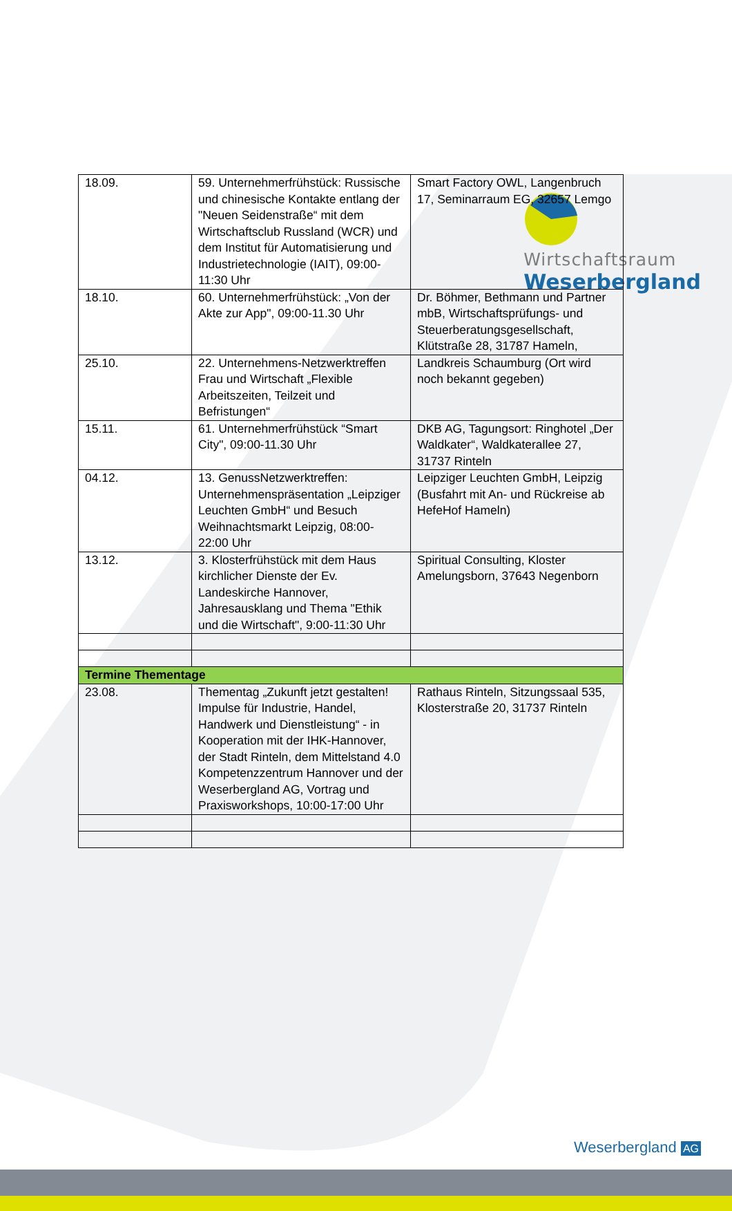Wirtschaftsraum
Weserbergland
| 18.09. | 59. Unternehmerfrühstück: Russische und chinesische Kontakte entlang der "Neuen Seidenstraße“ mit dem Wirtschaftsclub Russland (WCR) und dem Institut für Automatisierung und Industrietechnologie (IAIT), 09:00-11:30 Uhr | Smart Factory OWL, Langenbruch 17, Seminarraum EG, 32657 Lemgo |
| 18.10. | 60. Unternehmerfrühstück: „Von der Akte zur App", 09:00-11.30 Uhr | Dr. Böhmer, Bethmann und Partner mbB, Wirtschaftsprüfungs- und Steuerberatungsgesellschaft, Klütstraße 28, 31787 Hameln, |
| 25.10. | 22. Unternehmens-Netzwerktreffen Frau und Wirtschaft „Flexible Arbeitszeiten, Teilzeit und Befristungen“ | Landkreis Schaumburg (Ort wird noch bekannt gegeben) |
| 15.11. | 61. Unternehmerfrühstück “Smart City", 09:00-11.30 Uhr | DKB AG, Tagungsort: Ringhotel „Der Waldkater“, Waldkaterallee 27, 31737 Rinteln |
| 04.12. | 13. GenussNetzwerktreffen: Unternehmenspräsentation „Leipziger Leuchten GmbH“ und Besuch Weihnachtsmarkt Leipzig, 08:00- 22:00 Uhr | Leipziger Leuchten GmbH, Leipzig (Busfahrt mit An- und Rückreise ab HefeHof Hameln) |
| 13.12. | 3. Klosterfrühstück mit dem Haus kirchlicher Dienste der Ev. Landeskirche Hannover, Jahresausklang und Thema "Ethik und die Wirtschaft", 9:00-11:30 Uhr | Spiritual Consulting, Kloster Amelungsborn, 37643 Negenborn |
| Termine Thementage | | |
| 23.08. | Thementag „Zukunft jetzt gestalten! Impulse für Industrie, Handel, Handwerk und Dienstleistung“ - in Kooperation mit der IHK-Hannover, der Stadt Rinteln, dem Mittelstand 4.0 Kompetenzzentrum Hannover und der Weserbergland AG, Vortrag und Praxisworkshops, 10:00-17:00 Uhr | Rathaus Rinteln, Sitzungssaal 535, Klosterstraße 20, 31737 Rinteln |
Weserbergland AG